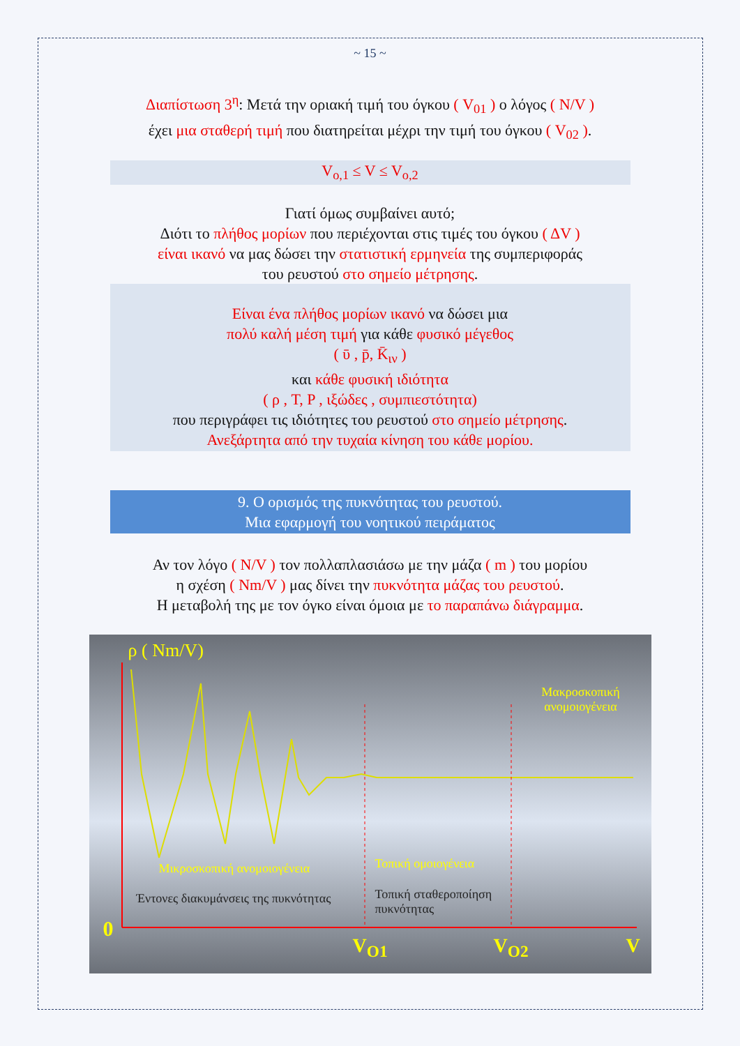~ 15 ~
Διαπίστωση 3<sup>η</sup>: Μετά την οριακή τιμή του όγκου ( V<sub>01</sub> ) ο λόγος ( N/V )
έχει μια σταθερή τιμή που διατηρείται μέχρι την τιμή του όγκου ( V<sub>02</sub> ).
V<sub>o,1</sub> ≤ V ≤ V<sub>o,2</sub>
Γιατί όμως συμβαίνει αυτό;
Διότι το πλήθος μορίων που περιέχονται στις τιμές του όγκου ( ΔV )
είναι ικανό να μας δώσει την στατιστική ερμηνεία της συμπεριφοράς
του ρευστού στο σημείο μέτρησης.
Είναι ένα πλήθος μορίων ικανό να δώσει μια
πολύ καλή μέση τιμή για κάθε φυσικό μέγεθος
( ῡ , p̄, K̄<sub>ιν</sub> )
και κάθε φυσική ιδιότητα
( ρ , T, P , ιξώδες , συμπιεστότητα)
που περιγράφει τις ιδιότητες του ρευστού στο σημείο μέτρησης.
Ανεξάρτητα από την τυχαία κίνηση του κάθε μορίου.
9. Ο ορισμός της πυκνότητας του ρευστού.
Μια εφαρμογή του νοητικού πειράματος
Αν τον λόγο ( N/V ) τον πολλαπλασιάσω με την μάζα ( m ) του μορίου
η σχέση ( Nm/V ) μας δίνει την πυκνότητα μάζας του ρευστού.
Η μεταβολή της με τον όγκο είναι όμοια με το παραπάνω διάγραμμα.
ρ ( Nm/V)
Μακροσκοπική ανομοιογένεια
Μικροσκοπική ανομοιογένεια Τοπική ομοιογένεια
Έντονες διακυμάνσεις της πυκνότητας
Τοπική σταθεροποίηση πυκνότητας
0
V<sub>O1</sub> V<sub>O2</sub> V